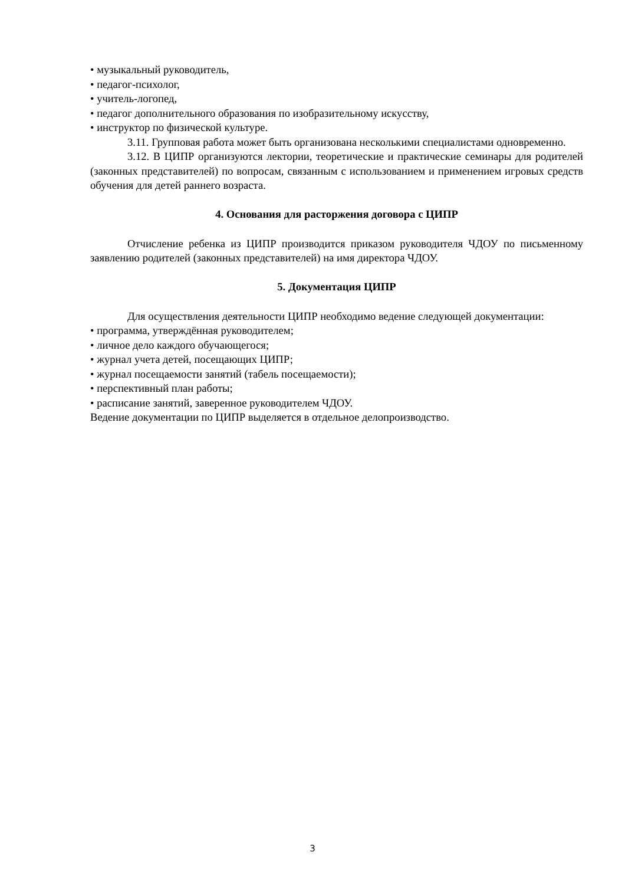• музыкальный руководитель,
• педагог-психолог,
• учитель-логопед,
• педагог дополнительного образования по изобразительному искусству,
• инструктор по физической культуре.
3.11. Групповая работа может быть организована несколькими специалистами одновременно.
3.12. В ЦИПР организуются лектории, теоретические и практические семинары для родителей (законных представителей) по вопросам, связанным с использованием и применением игровых средств обучения для детей раннего возраста.
4. Основания для расторжения договора с ЦИПР
Отчисление ребенка из ЦИПР производится приказом руководителя ЧДОУ по письменному заявлению родителей (законных представителей) на имя директора ЧДОУ.
5. Документация ЦИПР
Для осуществления деятельности ЦИПР необходимо ведение следующей документации:
• программа, утверждённая руководителем;
• личное дело каждого обучающегося;
• журнал учета детей, посещающих ЦИПР;
• журнал посещаемости занятий (табель посещаемости);
• перспективный план работы;
• расписание занятий, заверенное руководителем ЧДОУ.
Ведение документации по ЦИПР выделяется в отдельное делопроизводство.
3